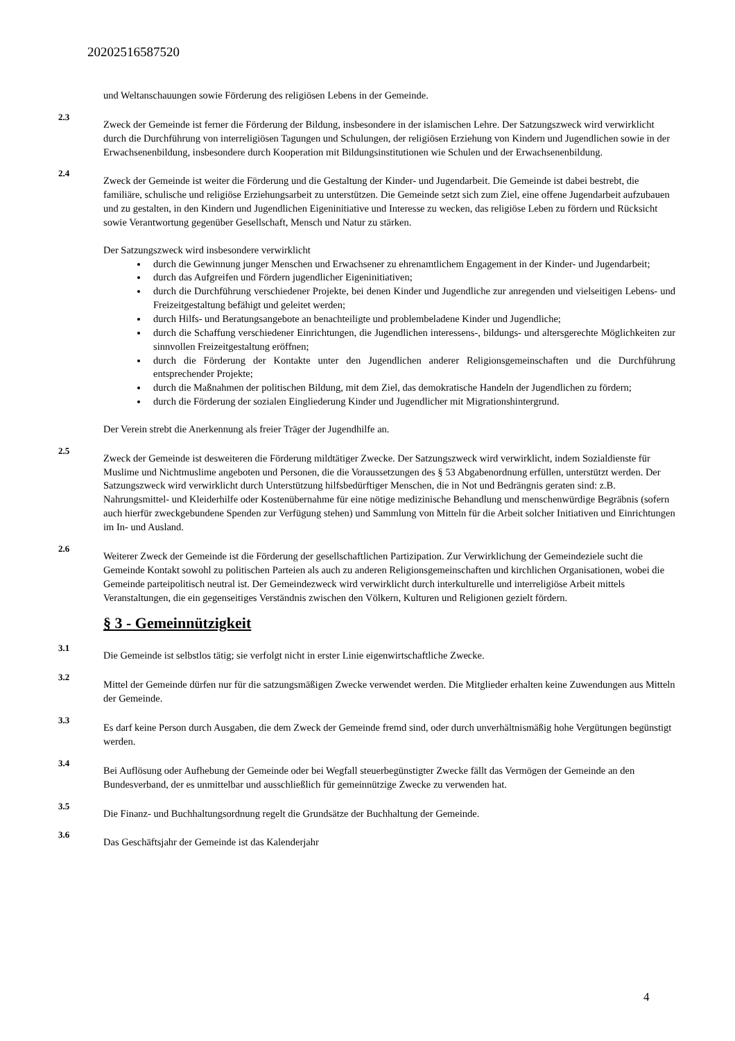20202516587520
und Weltanschauungen sowie Förderung des religiösen Lebens in der Gemeinde.
2.3
Zweck der Gemeinde ist ferner die Förderung der Bildung, insbesondere in der islamischen Lehre. Der Satzungszweck wird verwirklicht durch die Durchführung von interreligiösen Tagungen und Schulungen, der religiösen Erziehung von Kindern und Jugendlichen sowie in der Erwachsenenbildung, insbesondere durch Kooperation mit Bildungsinstitutionen wie Schulen und der Erwachsenenbildung.
2.4
Zweck der Gemeinde ist weiter die Förderung und die Gestaltung der Kinder- und Jugendarbeit. Die Gemeinde ist dabei bestrebt, die familiäre, schulische und religiöse Erziehungsarbeit zu unterstützen. Die Gemeinde setzt sich zum Ziel, eine offene Jugendarbeit aufzubauen und zu gestalten, in den Kindern und Jugendlichen Eigeninitiative und Interesse zu wecken, das religiöse Leben zu fördern und Rücksicht sowie Verantwortung gegenüber Gesellschaft, Mensch und Natur zu stärken.
Der Satzungszweck wird insbesondere verwirklicht
durch die Gewinnung junger Menschen und Erwachsener zu ehrenamtlichem Engagement in der Kinder- und Jugendarbeit;
durch das Aufgreifen und Fördern jugendlicher Eigeninitiativen;
durch die Durchführung verschiedener Projekte, bei denen Kinder und Jugendliche zur anregenden und vielseitigen Lebens- und Freizeitgestaltung befähigt und geleitet werden;
durch Hilfs- und Beratungsangebote an benachteiligte und problembeladene Kinder und Jugendliche;
durch die Schaffung verschiedener Einrichtungen, die Jugendlichen interessens-, bildungs- und altersgerechte Möglichkeiten zur sinnvollen Freizeitgestaltung eröffnen;
durch die Förderung der Kontakte unter den Jugendlichen anderer Religionsgemeinschaften und die Durchführung entsprechender Projekte;
durch die Maßnahmen der politischen Bildung, mit dem Ziel, das demokratische Handeln der Jugendlichen zu fördern;
durch die Förderung der sozialen Eingliederung Kinder und Jugendlicher mit Migrationshintergrund.
Der Verein strebt die Anerkennung als freier Träger der Jugendhilfe an.
2.5
Zweck der Gemeinde ist desweiteren die Förderung mildtätiger Zwecke. Der Satzungszweck wird verwirklicht, indem Sozialdienste für Muslime und Nichtmuslime angeboten und Personen, die die Voraussetzungen des § 53 Abgabenordnung erfüllen, unterstützt werden. Der Satzungszweck wird verwirklicht durch Unterstützung hilfsbedürftiger Menschen, die in Not und Bedrängnis geraten sind: z.B. Nahrungsmittel- und Kleiderhilfe oder Kostenübernahme für eine nötige medizinische Behandlung und menschenwürdige Begräbnis (sofern auch hierfür zweckgebundene Spenden zur Verfügung stehen) und Sammlung von Mitteln für die Arbeit solcher Initiativen und Einrichtungen im In- und Ausland.
2.6
Weiterer Zweck der Gemeinde ist die Förderung der gesellschaftlichen Partizipation. Zur Verwirklichung der Gemeindeziele sucht die Gemeinde Kontakt sowohl zu politischen Parteien als auch zu anderen Religionsgemeinschaften und kirchlichen Organisationen, wobei die Gemeinde parteipolitisch neutral ist. Der Gemeindezweck wird verwirklicht durch interkulturelle und interreligiöse Arbeit mittels Veranstaltungen, die ein gegenseitiges Verständnis zwischen den Völkern, Kulturen und Religionen gezielt fördern.
§ 3 - Gemeinnützigkeit
3.1
Die Gemeinde ist selbstlos tätig; sie verfolgt nicht in erster Linie eigenwirtschaftliche Zwecke.
3.2
Mittel der Gemeinde dürfen nur für die satzungsmäßigen Zwecke verwendet werden. Die Mitglieder erhalten keine Zuwendungen aus Mitteln der Gemeinde.
3.3
Es darf keine Person durch Ausgaben, die dem Zweck der Gemeinde fremd sind, oder durch unverhältnismäßig hohe Vergütungen begünstigt werden.
3.4
Bei Auflösung oder Aufhebung der Gemeinde oder bei Wegfall steuerbegünstigter Zwecke fällt das Vermögen der Gemeinde an den Bundesverband, der es unmittelbar und ausschließlich für gemeinnützige Zwecke zu verwenden hat.
3.5
Die Finanz- und Buchhaltungsordnung regelt die Grundsätze der Buchhaltung der Gemeinde.
3.6
Das Geschäftsjahr der Gemeinde ist das Kalenderjahr
4